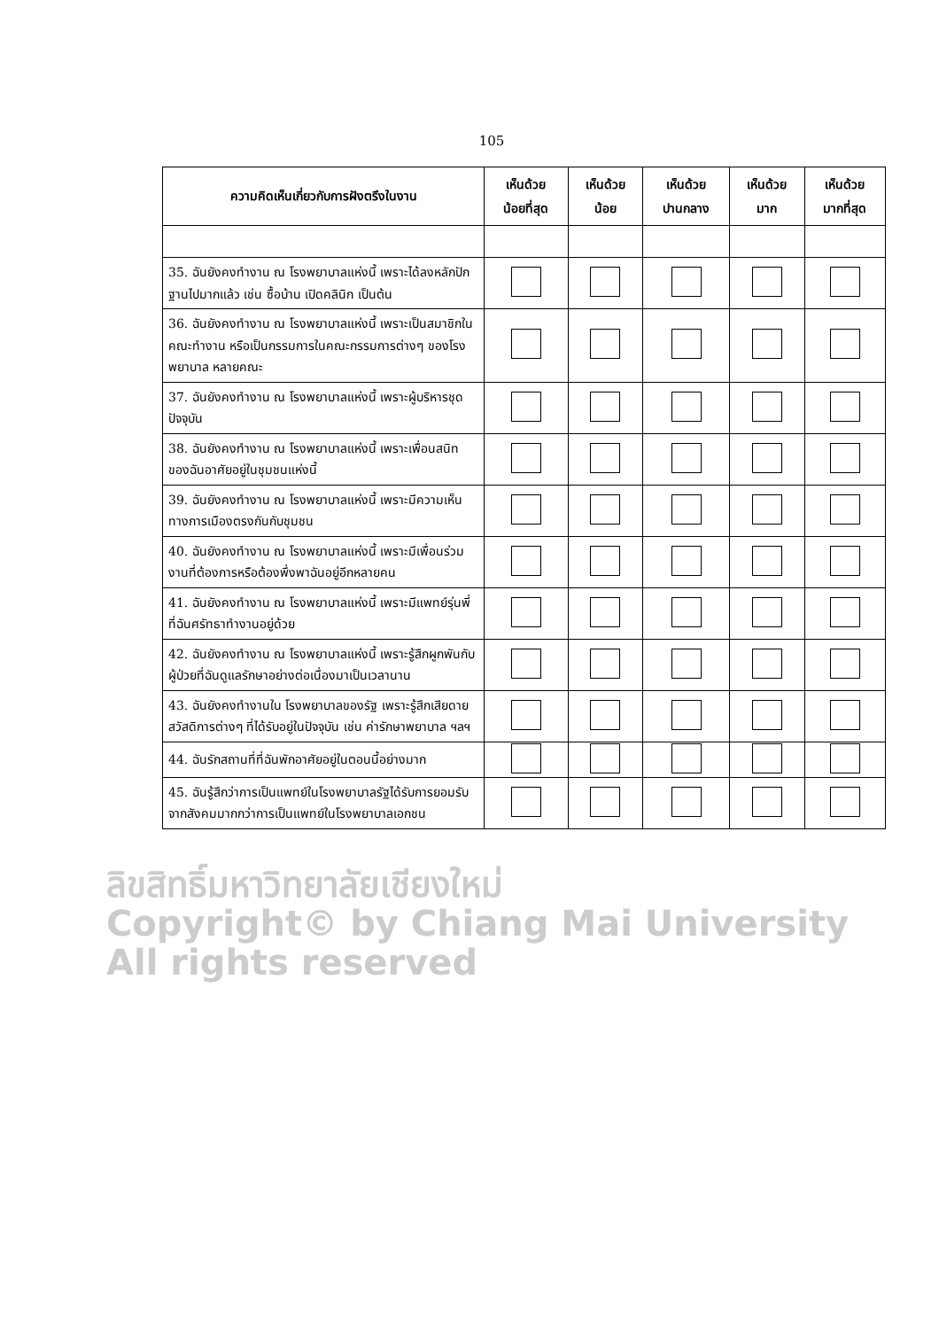105
| ความคิดเห็นเกี่ยวกับการฝังตรึงในงาน | เห็นด้วย น้อยที่สุด | เห็นด้วย น้อย | เห็นด้วย ปานกลาง | เห็นด้วย มาก | เห็นด้วย มากที่สุด |
| --- | --- | --- | --- | --- | --- |
| 35. ฉันยังคงทำงาน ณ โรงพยาบาลแห่งนี้ เพราะได้ลงหลักปักฐานไปมากแล้ว เช่น ซื้อบ้าน เปิดคลินิก เป็นต้น | | | | | |
| 36. ฉันยังคงทำงาน ณ โรงพยาบาลแห่งนี้ เพราะเป็นสมาชิกในคณะทำงาน หรือเป็นกรรมการในคณะกรรมการต่างๆ ของโรงพยาบาล หลายคณะ | | | | | |
| 37. ฉันยังคงทำงาน ณ โรงพยาบาลแห่งนี้ เพราะผู้บริหารชุดปัจจุบัน | | | | | |
| 38. ฉันยังคงทำงาน ณ โรงพยาบาลแห่งนี้ เพราะเพื่อนสนิทของฉันอาศัยอยู่ในชุมชนแห่งนี้ | | | | | |
| 39. ฉันยังคงทำงาน ณ โรงพยาบาลแห่งนี้ เพราะมีความเห็นทางการเมืองตรงกันกับชุมชน | | | | | |
| 40. ฉันยังคงทำงาน ณ โรงพยาบาลแห่งนี้ เพราะมีเพื่อนร่วมงานที่ต้องการหรือต้องพึ่งพาฉันอยู่อีกหลายคน | | | | | |
| 41. ฉันยังคงทำงาน ณ โรงพยาบาลแห่งนี้ เพราะมีแพทย์รุ่นพี่ที่ฉันศรัทธาทำงานอยู่ด้วย | | | | | |
| 42. ฉันยังคงทำงาน ณ โรงพยาบาลแห่งนี้ เพราะรู้สึกผูกพันกับผู้ป่วยที่ฉันดูแลรักษาอย่างต่อเนื่องมาเป็นเวลานาน | | | | | |
| 43. ฉันยังคงทำงานใน โรงพยาบาลของรัฐ เพราะรู้สึกเสียดายสวัสดิการต่างๆ ที่ได้รับอยู่ในปัจจุบัน เช่น ค่ารักษาพยาบาล ฯลฯ | | | | | |
| 44. ฉันรักสถานที่ที่ฉันพักอาศัยอยู่ในตอนนี้อย่างมาก | | | | | |
| 45. ฉันรู้สึกว่าการเป็นแพทย์ในโรงพยาบาลรัฐได้รับการยอมรับจากสังคมมากกว่าการเป็นแพทย์ในโรงพยาบาลเอกชน | | | | | |
ลิขสิทธิ์มหาวิทยาลัยเชียงใหม่
Copyright© by Chiang Mai University
All rights reserved